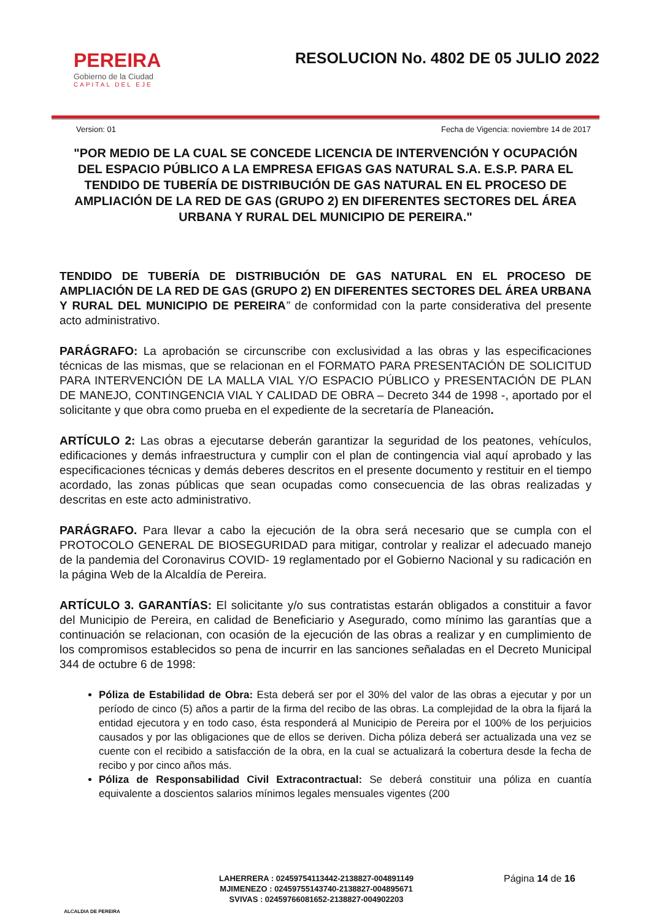PEREIRA
Gobierno de la Ciudad
CAPITAL DEL EJE
RESOLUCION No. 4802 DE 05 JULIO 2022
Version: 01 Fecha de Vigencia: noviembre 14 de 2017
"POR MEDIO DE LA CUAL SE CONCEDE LICENCIA DE INTERVENCIÓN Y OCUPACIÓN DEL ESPACIO PÚBLICO A LA EMPRESA EFIGAS GAS NATURAL S.A. E.S.P. PARA EL TENDIDO DE TUBERÍA DE DISTRIBUCIÓN DE GAS NATURAL EN EL PROCESO DE AMPLIACIÓN DE LA RED DE GAS (GRUPO 2) EN DIFERENTES SECTORES DEL ÁREA URBANA Y RURAL DEL MUNICIPIO DE PEREIRA."
TENDIDO DE TUBERÍA DE DISTRIBUCIÓN DE GAS NATURAL EN EL PROCESO DE AMPLIACIÓN DE LA RED DE GAS (GRUPO 2) EN DIFERENTES SECTORES DEL ÁREA URBANA Y RURAL DEL MUNICIPIO DE PEREIRA” de conformidad con la parte considerativa del presente acto administrativo.
PARÁGRAFO: La aprobación se circunscribe con exclusividad a las obras y las especificaciones técnicas de las mismas, que se relacionan en el FORMATO PARA PRESENTACIÓN DE SOLICITUD PARA INTERVENCIÓN DE LA MALLA VIAL Y/O ESPACIO PÚBLICO y PRESENTACIÓN DE PLAN DE MANEJO, CONTINGENCIA VIAL Y CALIDAD DE OBRA – Decreto 344 de 1998 -, aportado por el solicitante y que obra como prueba en el expediente de la secretaría de Planeación.
ARTÍCULO 2: Las obras a ejecutarse deberán garantizar la seguridad de los peatones, vehículos, edificaciones y demás infraestructura y cumplir con el plan de contingencia vial aquí aprobado y las especificaciones técnicas y demás deberes descritos en el presente documento y restituir en el tiempo acordado, las zonas públicas que sean ocupadas como consecuencia de las obras realizadas y descritas en este acto administrativo.
PARÁGRAFO. Para llevar a cabo la ejecución de la obra será necesario que se cumpla con el PROTOCOLO GENERAL DE BIOSEGURIDAD para mitigar, controlar y realizar el adecuado manejo de la pandemia del Coronavirus COVID- 19 reglamentado por el Gobierno Nacional y su radicación en la página Web de la Alcaldía de Pereira.
ARTÍCULO 3. GARANTÍAS: El solicitante y/o sus contratistas estarán obligados a constituir a favor del Municipio de Pereira, en calidad de Beneficiario y Asegurado, como mínimo las garantías que a continuación se relacionan, con ocasión de la ejecución de las obras a realizar y en cumplimiento de los compromisos establecidos so pena de incurrir en las sanciones señaladas en el Decreto Municipal 344 de octubre 6 de 1998:
Póliza de Estabilidad de Obra: Esta deberá ser por el 30% del valor de las obras a ejecutar y por un período de cinco (5) años a partir de la firma del recibo de las obras. La complejidad de la obra la fijará la entidad ejecutora y en todo caso, ésta responderá al Municipio de Pereira por el 100% de los perjuicios causados y por las obligaciones que de ellos se deriven. Dicha póliza deberá ser actualizada una vez se cuente con el recibido a satisfacción de la obra, en la cual se actualizará la cobertura desde la fecha de recibo y por cinco años más.
Póliza de Responsabilidad Civil Extracontractual: Se deberá constituir una póliza en cuantía equivalente a doscientos salarios mínimos legales mensuales vigentes (200
ALCALDIA DE PEREIRA
LAHERRERA : 02459754113442-2138827-004891149
MJIMENEZO : 02459755143740-2138827-004895671
SVIVAS : 02459766081652-2138827-004902203
Página 14 de 16